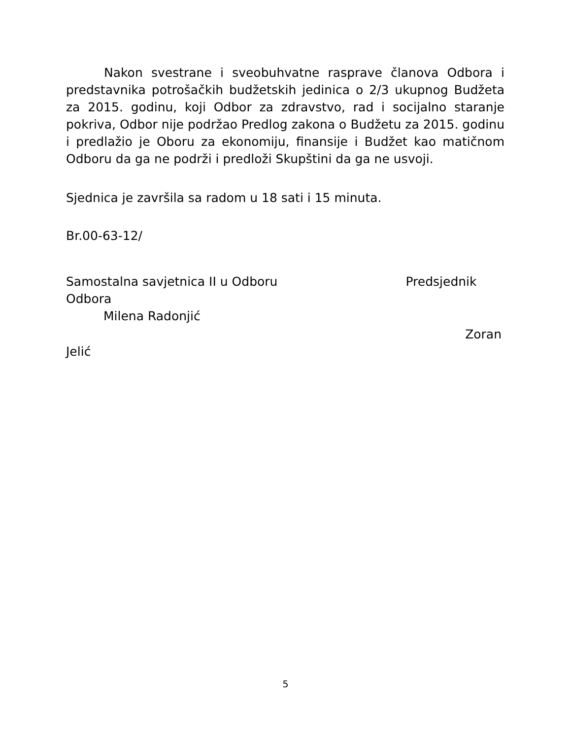Nakon svestrane i sveobuhvatne rasprave članova Odbora i predstavnika potrošačkih budžetskih jedinica o 2/3 ukupnog Budžeta za 2015. godinu, koji Odbor za zdravstvo, rad i socijalno staranje pokriva, Odbor nije podržao Predlog zakona o Budžetu za 2015. godinu i predlažio je Oboru za ekonomiju, finansije i Budžet kao matičnom Odboru da ga ne podrži i predloži Skupštini da ga ne usvoji.
Sjednica je završila sa radom u 18 sati i 15 minuta.
Br.00-63-12/
Samostalna savjetnica II u Odboru Predsjednik Odbora
Milena Radonjić
Zoran
Jelić
5